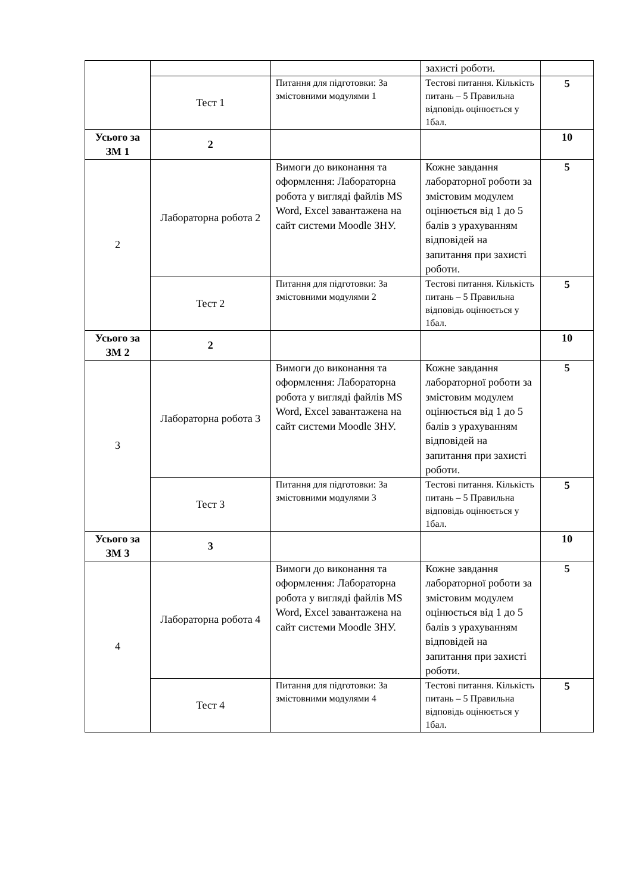| | | | захисті роботи. | |
| | Тест 1 | Питання для підготовки: За змістовними модулями 1 | Тестові питання. Кількість питань – 5 Правильна відповідь оцінюється у 1бал. | 5 |
| Усього за ЗМ 1 | 2 | | | 10 |
| 2 | Лабораторна робота 2 | Вимоги до виконання та оформлення: Лабораторна робота у вигляді файлів MS Word, Excel завантажена на сайт системи Moodle ЗНУ. | Кожне завдання лабораторної роботи за змістовим модулем оцінюється від 1 до 5 балів з урахуванням відповідей на запитання при захисті роботи. | 5 |
| | Тест 2 | Питання для підготовки: За змістовними модулями 2 | Тестові питання. Кількість питань – 5 Правильна відповідь оцінюється у 1бал. | 5 |
| Усього за ЗМ 2 | 2 | | | 10 |
| 3 | Лабораторна робота 3 | Вимоги до виконання та оформлення: Лабораторна робота у вигляді файлів MS Word, Excel завантажена на сайт системи Moodle ЗНУ. | Кожне завдання лабораторної роботи за змістовим модулем оцінюється від 1 до 5 балів з урахуванням відповідей на запитання при захисті роботи. | 5 |
| | Тест 3 | Питання для підготовки: За змістовними модулями 3 | Тестові питання. Кількість питань – 5 Правильна відповідь оцінюється у 1бал. | 5 |
| Усього за ЗМ 3 | 3 | | | 10 |
| 4 | Лабораторна робота 4 | Вимоги до виконання та оформлення: Лабораторна робота у вигляді файлів MS Word, Excel завантажена на сайт системи Moodle ЗНУ. | Кожне завдання лабораторної роботи за змістовим модулем оцінюється від 1 до 5 балів з урахуванням відповідей на запитання при захисті роботи. | 5 |
| | Тест 4 | Питання для підготовки: За змістовними модулями 4 | Тестові питання. Кількість питань – 5 Правильна відповідь оцінюється у 1бал. | 5 |